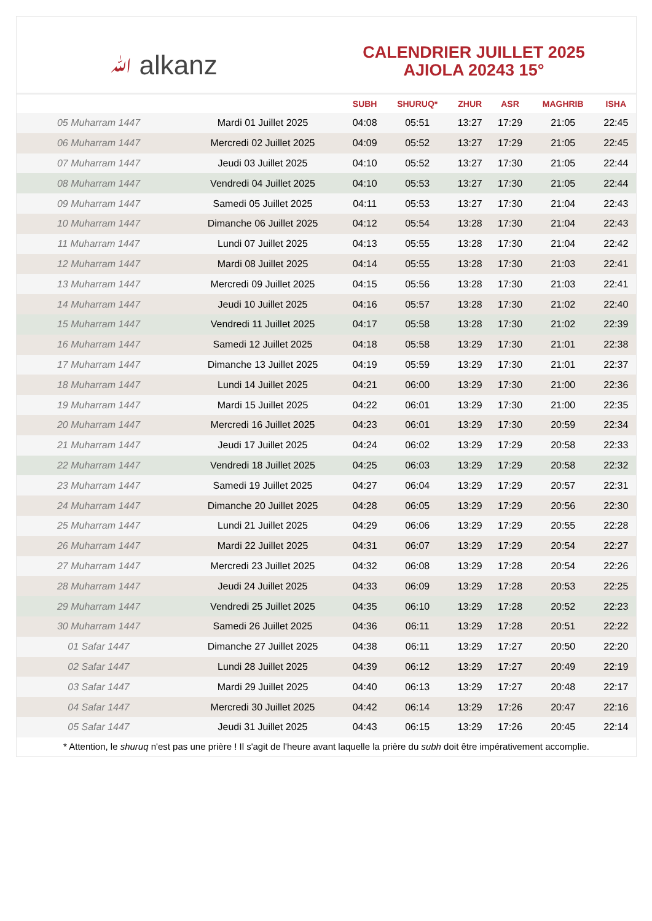ﷲ alkanz
CALENDRIER JUILLET 2025
AJIOLA 20243 15°
| | | SUBH | SHURUQ* | ZHUR | ASR | MAGHRIB | ISHA |
| --- | --- | --- | --- | --- | --- | --- | --- |
| 05 Muharram 1447 | Mardi 01 Juillet 2025 | 04:08 | 05:51 | 13:27 | 17:29 | 21:05 | 22:45 |
| 06 Muharram 1447 | Mercredi 02 Juillet 2025 | 04:09 | 05:52 | 13:27 | 17:29 | 21:05 | 22:45 |
| 07 Muharram 1447 | Jeudi 03 Juillet 2025 | 04:10 | 05:52 | 13:27 | 17:30 | 21:05 | 22:44 |
| 08 Muharram 1447 | Vendredi 04 Juillet 2025 | 04:10 | 05:53 | 13:27 | 17:30 | 21:05 | 22:44 |
| 09 Muharram 1447 | Samedi 05 Juillet 2025 | 04:11 | 05:53 | 13:27 | 17:30 | 21:04 | 22:43 |
| 10 Muharram 1447 | Dimanche 06 Juillet 2025 | 04:12 | 05:54 | 13:28 | 17:30 | 21:04 | 22:43 |
| 11 Muharram 1447 | Lundi 07 Juillet 2025 | 04:13 | 05:55 | 13:28 | 17:30 | 21:04 | 22:42 |
| 12 Muharram 1447 | Mardi 08 Juillet 2025 | 04:14 | 05:55 | 13:28 | 17:30 | 21:03 | 22:41 |
| 13 Muharram 1447 | Mercredi 09 Juillet 2025 | 04:15 | 05:56 | 13:28 | 17:30 | 21:03 | 22:41 |
| 14 Muharram 1447 | Jeudi 10 Juillet 2025 | 04:16 | 05:57 | 13:28 | 17:30 | 21:02 | 22:40 |
| 15 Muharram 1447 | Vendredi 11 Juillet 2025 | 04:17 | 05:58 | 13:28 | 17:30 | 21:02 | 22:39 |
| 16 Muharram 1447 | Samedi 12 Juillet 2025 | 04:18 | 05:58 | 13:29 | 17:30 | 21:01 | 22:38 |
| 17 Muharram 1447 | Dimanche 13 Juillet 2025 | 04:19 | 05:59 | 13:29 | 17:30 | 21:01 | 22:37 |
| 18 Muharram 1447 | Lundi 14 Juillet 2025 | 04:21 | 06:00 | 13:29 | 17:30 | 21:00 | 22:36 |
| 19 Muharram 1447 | Mardi 15 Juillet 2025 | 04:22 | 06:01 | 13:29 | 17:30 | 21:00 | 22:35 |
| 20 Muharram 1447 | Mercredi 16 Juillet 2025 | 04:23 | 06:01 | 13:29 | 17:30 | 20:59 | 22:34 |
| 21 Muharram 1447 | Jeudi 17 Juillet 2025 | 04:24 | 06:02 | 13:29 | 17:29 | 20:58 | 22:33 |
| 22 Muharram 1447 | Vendredi 18 Juillet 2025 | 04:25 | 06:03 | 13:29 | 17:29 | 20:58 | 22:32 |
| 23 Muharram 1447 | Samedi 19 Juillet 2025 | 04:27 | 06:04 | 13:29 | 17:29 | 20:57 | 22:31 |
| 24 Muharram 1447 | Dimanche 20 Juillet 2025 | 04:28 | 06:05 | 13:29 | 17:29 | 20:56 | 22:30 |
| 25 Muharram 1447 | Lundi 21 Juillet 2025 | 04:29 | 06:06 | 13:29 | 17:29 | 20:55 | 22:28 |
| 26 Muharram 1447 | Mardi 22 Juillet 2025 | 04:31 | 06:07 | 13:29 | 17:29 | 20:54 | 22:27 |
| 27 Muharram 1447 | Mercredi 23 Juillet 2025 | 04:32 | 06:08 | 13:29 | 17:28 | 20:54 | 22:26 |
| 28 Muharram 1447 | Jeudi 24 Juillet 2025 | 04:33 | 06:09 | 13:29 | 17:28 | 20:53 | 22:25 |
| 29 Muharram 1447 | Vendredi 25 Juillet 2025 | 04:35 | 06:10 | 13:29 | 17:28 | 20:52 | 22:23 |
| 30 Muharram 1447 | Samedi 26 Juillet 2025 | 04:36 | 06:11 | 13:29 | 17:28 | 20:51 | 22:22 |
| 01 Safar 1447 | Dimanche 27 Juillet 2025 | 04:38 | 06:11 | 13:29 | 17:27 | 20:50 | 22:20 |
| 02 Safar 1447 | Lundi 28 Juillet 2025 | 04:39 | 06:12 | 13:29 | 17:27 | 20:49 | 22:19 |
| 03 Safar 1447 | Mardi 29 Juillet 2025 | 04:40 | 06:13 | 13:29 | 17:27 | 20:48 | 22:17 |
| 04 Safar 1447 | Mercredi 30 Juillet 2025 | 04:42 | 06:14 | 13:29 | 17:26 | 20:47 | 22:16 |
| 05 Safar 1447 | Jeudi 31 Juillet 2025 | 04:43 | 06:15 | 13:29 | 17:26 | 20:45 | 22:14 |
* Attention, le shuruq n'est pas une prière ! Il s'agit de l'heure avant laquelle la prière du subh doit être impérativement accomplie.